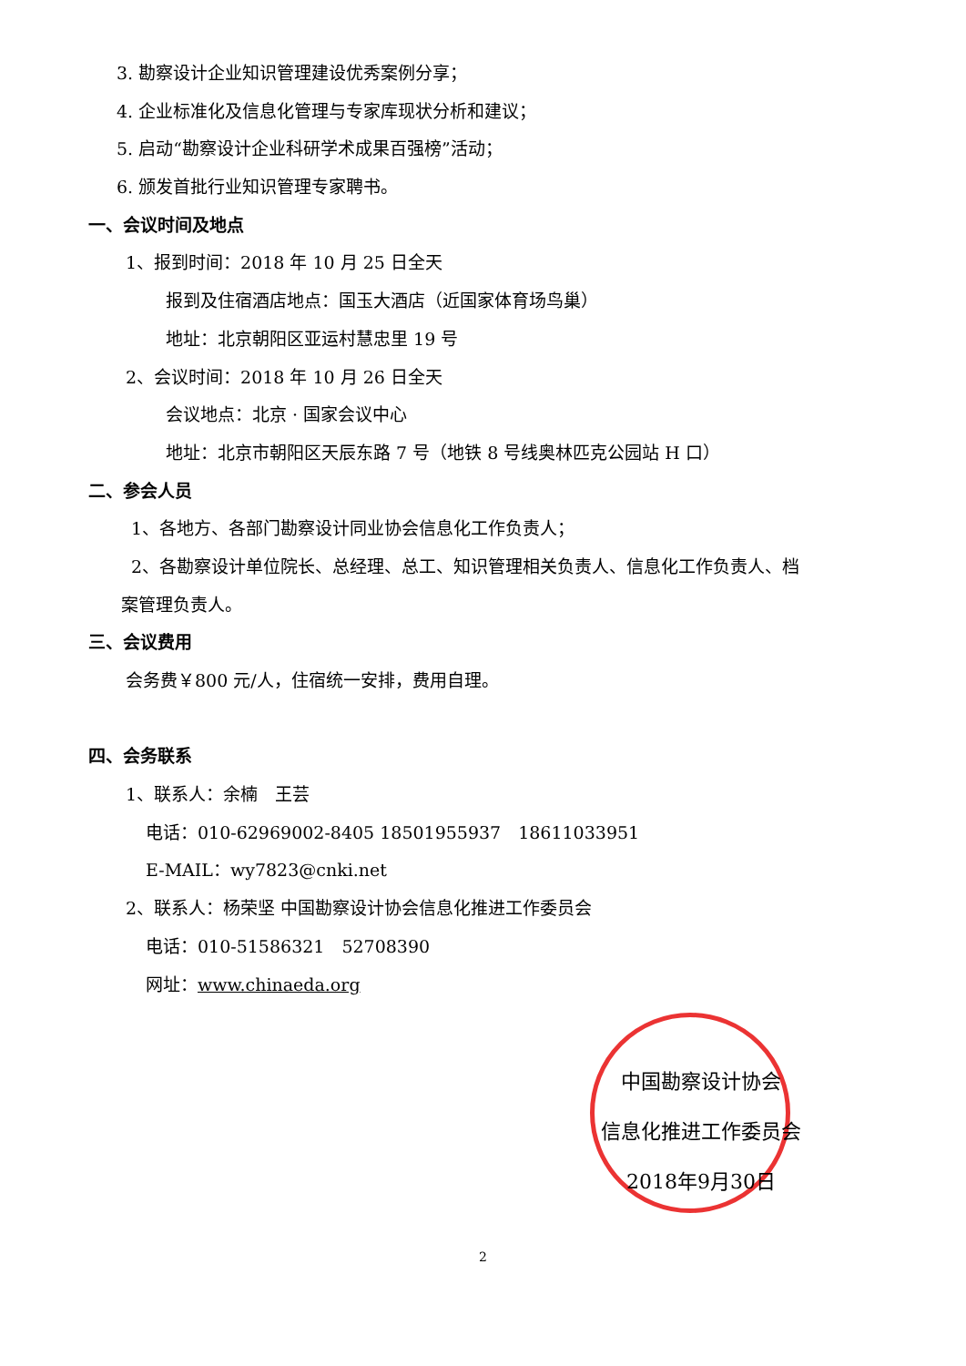3. 勘察设计企业知识管理建设优秀案例分享；
4. 企业标准化及信息化管理与专家库现状分析和建议；
5. 启动“勘察设计企业科研学术成果百强榜”活动；
6. 颁发首批行业知识管理专家聘书。
一、会议时间及地点
1、报到时间：2018 年 10 月 25 日全天
报到及住宿酒店地点：国玉大酒店（近国家体育场鸟巢）
地址：北京朝阳区亚运村慧忠里 19 号
2、会议时间：2018 年 10 月 26 日全天
会议地点：北京 · 国家会议中心
地址：北京市朝阳区天辰东路 7 号（地铁 8 号线奥林匹克公园站 H 口）
二、参会人员
1、各地方、各部门勘察设计同业协会信息化工作负责人；
2、各勘察设计单位院长、总经理、总工、知识管理相关负责人、信息化工作负责人、档
案管理负责人。
三、会议费用
会务费￥800 元/人，住宿统一安排，费用自理。
四、会务联系
1、联系人：余楠　王芸
电话：010-62969002-8405 18501955937　18611033951
E-MAIL：wy7823@cnki.net
2、联系人：杨荣坚 中国勘察设计协会信息化推进工作委员会
电话：010-51586321　52708390
网址：www.chinaeda.org
中国勘察设计协会
信息化推进工作委员会
2018年9月30日
2